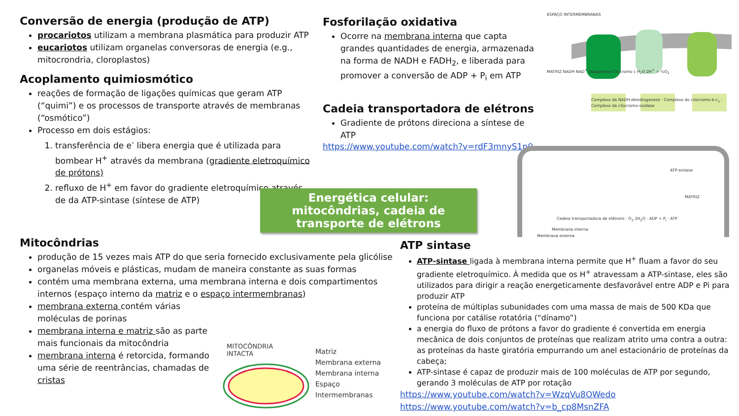Conversão de energia (produção de ATP)
procariotos utilizam a membrana plasmática para produzir ATP
eucariotos utilizam organelas conversoras de energia (e.g., mitocrondria, cloroplastos)
Acoplamento quimiosmótico
reações de formação de ligações químicas que geram ATP (“quimi”) e os processos de transporte através de membranas (“osmótico”)
Processo em dois estágios:
1. transferência de e<sup>-</sup> libera energia que é utilizada para bombear H<sup>+</sup> através da membrana (gradiente eletroquímico de prótons)
2. refluxo de H<sup>+</sup> em favor do gradiente eletroquímico através de da ATP-sintase (síntese de ATP)
Fosforilação oxidativa
Ocorre na membrana interna que capta grandes quantidades de energia, armazenada na forma de NADH e FADH<sub>2</sub>, e liberada para promover a conversão de ADP + P<sub>i</sub> em ATP
Cadeia transportadora de elétrons
Gradiente de prótons direciona a síntese de ATP
https://www.youtube.com/watch?v=rdF3mnyS1p0
ESPAÇO INTERMEMBRANAS
MATRIZ NADH NAD<sup>+</sup> Ubiquinona Citocromo c H<sub>2</sub>O 2H<sup>+</sup> + ½O<sub>2</sub>
Complexo da NADH-desidrogenase · Complexo do citocromo b-c<sub>1</sub> · Complexo da citocromo-oxidase
ATP-sintase
MATRIZ
Cadeia transportadora de elétrons · O<sub>2</sub> 2H<sub>2</sub>O · ADP + P<sub>i</sub> · ATP
Membrana interna
Membrana externa
Energética celular: mitocôndrias, cadeia de transporte de elétrons
Mitocôndrias
produção de 15 vezes mais ATP do que seria fornecido exclusivamente pela glicólise
organelas móveis e plásticas, mudam de maneira constante as suas formas
contém uma membrana externa, uma membrana interna e dois compartimentos internos (espaço interno da matriz e o espaço intermembranas)
membrana externa contém várias moléculas de porinas
membrana interna e matriz são as parte mais funcionais da mitocôndria
membrana interna é retorcida, formando uma série de reentrâncias, chamadas de cristas
MITOCÔNDRIA
INTACTA
Matriz
Membrana externa
Membrana interna
Espaço
Intermembranas
ATP sintase
ATP-sintase ligada à membrana interna permite que H<sup>+</sup> fluam a favor do seu gradiente eletroquímico. À medida que os H<sup>+</sup> atravessam a ATP-sintase, eles são utilizados para dirigir a reação energeticamente desfavorável entre ADP e Pi para produzir ATP
proteína de múltiplas subunidades com uma massa de mais de 500 KDa que funciona por catálise rotatória (“dínamo”)
a energia do fluxo de prótons a favor do gradiente é convertida em energia mecânica de dois conjuntos de proteínas que realizam atrito uma contra a outra: as proteínas da haste giratória empurrando um anel estacionário de proteínas da cabeça;
ATP-sintase é capaz de produzir mais de 100 moléculas de ATP por segundo, gerando 3 moléculas de ATP por rotação
https://www.youtube.com/watch?v=WzqVu8OWedo
https://www.youtube.com/watch?v=b_cp8MsnZFA